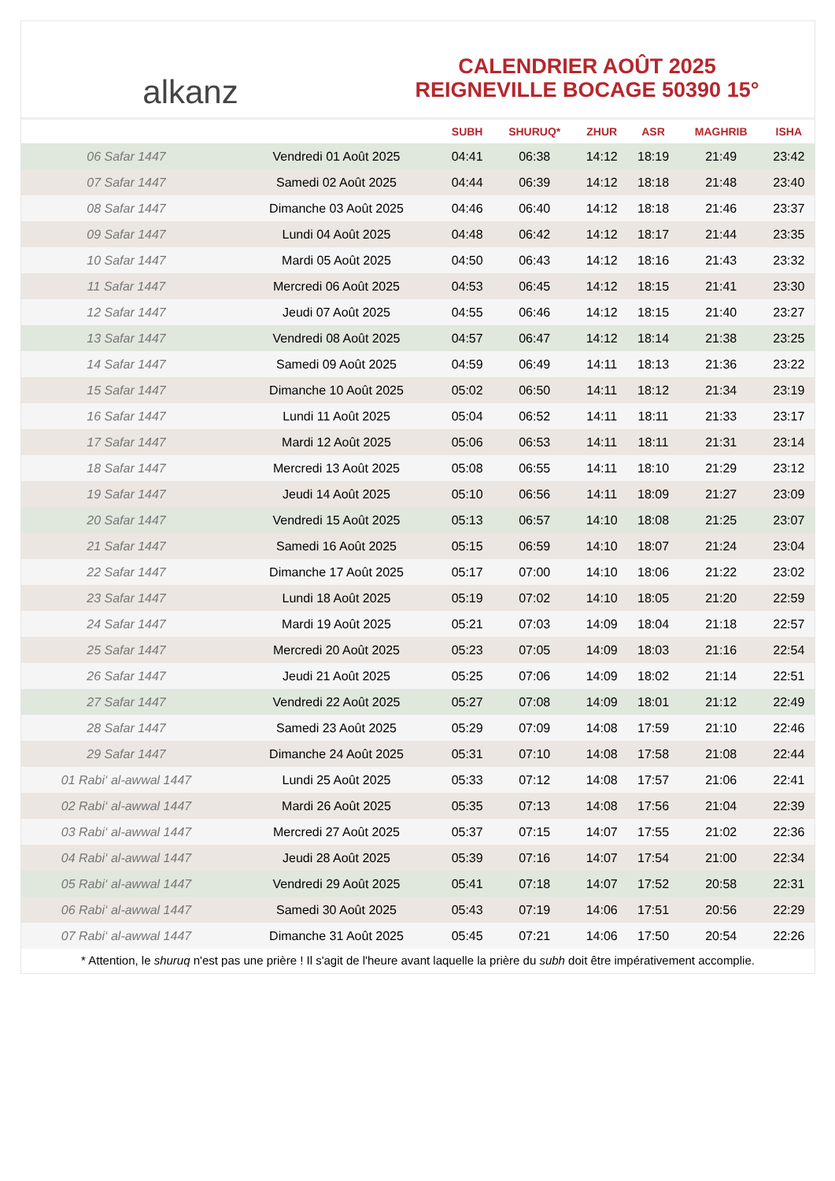alkanz
CALENDRIER AOÛT 2025
REIGNEVILLE BOCAGE 50390 15°
| | | SUBH | SHURUQ* | ZHUR | ASR | MAGHRIB | ISHA |
| --- | --- | --- | --- | --- | --- | --- | --- |
| 06 Safar 1447 | Vendredi 01 Août 2025 | 04:41 | 06:38 | 14:12 | 18:19 | 21:49 | 23:42 |
| 07 Safar 1447 | Samedi 02 Août 2025 | 04:44 | 06:39 | 14:12 | 18:18 | 21:48 | 23:40 |
| 08 Safar 1447 | Dimanche 03 Août 2025 | 04:46 | 06:40 | 14:12 | 18:18 | 21:46 | 23:37 |
| 09 Safar 1447 | Lundi 04 Août 2025 | 04:48 | 06:42 | 14:12 | 18:17 | 21:44 | 23:35 |
| 10 Safar 1447 | Mardi 05 Août 2025 | 04:50 | 06:43 | 14:12 | 18:16 | 21:43 | 23:32 |
| 11 Safar 1447 | Mercredi 06 Août 2025 | 04:53 | 06:45 | 14:12 | 18:15 | 21:41 | 23:30 |
| 12 Safar 1447 | Jeudi 07 Août 2025 | 04:55 | 06:46 | 14:12 | 18:15 | 21:40 | 23:27 |
| 13 Safar 1447 | Vendredi 08 Août 2025 | 04:57 | 06:47 | 14:12 | 18:14 | 21:38 | 23:25 |
| 14 Safar 1447 | Samedi 09 Août 2025 | 04:59 | 06:49 | 14:11 | 18:13 | 21:36 | 23:22 |
| 15 Safar 1447 | Dimanche 10 Août 2025 | 05:02 | 06:50 | 14:11 | 18:12 | 21:34 | 23:19 |
| 16 Safar 1447 | Lundi 11 Août 2025 | 05:04 | 06:52 | 14:11 | 18:11 | 21:33 | 23:17 |
| 17 Safar 1447 | Mardi 12 Août 2025 | 05:06 | 06:53 | 14:11 | 18:11 | 21:31 | 23:14 |
| 18 Safar 1447 | Mercredi 13 Août 2025 | 05:08 | 06:55 | 14:11 | 18:10 | 21:29 | 23:12 |
| 19 Safar 1447 | Jeudi 14 Août 2025 | 05:10 | 06:56 | 14:11 | 18:09 | 21:27 | 23:09 |
| 20 Safar 1447 | Vendredi 15 Août 2025 | 05:13 | 06:57 | 14:10 | 18:08 | 21:25 | 23:07 |
| 21 Safar 1447 | Samedi 16 Août 2025 | 05:15 | 06:59 | 14:10 | 18:07 | 21:24 | 23:04 |
| 22 Safar 1447 | Dimanche 17 Août 2025 | 05:17 | 07:00 | 14:10 | 18:06 | 21:22 | 23:02 |
| 23 Safar 1447 | Lundi 18 Août 2025 | 05:19 | 07:02 | 14:10 | 18:05 | 21:20 | 22:59 |
| 24 Safar 1447 | Mardi 19 Août 2025 | 05:21 | 07:03 | 14:09 | 18:04 | 21:18 | 22:57 |
| 25 Safar 1447 | Mercredi 20 Août 2025 | 05:23 | 07:05 | 14:09 | 18:03 | 21:16 | 22:54 |
| 26 Safar 1447 | Jeudi 21 Août 2025 | 05:25 | 07:06 | 14:09 | 18:02 | 21:14 | 22:51 |
| 27 Safar 1447 | Vendredi 22 Août 2025 | 05:27 | 07:08 | 14:09 | 18:01 | 21:12 | 22:49 |
| 28 Safar 1447 | Samedi 23 Août 2025 | 05:29 | 07:09 | 14:08 | 17:59 | 21:10 | 22:46 |
| 29 Safar 1447 | Dimanche 24 Août 2025 | 05:31 | 07:10 | 14:08 | 17:58 | 21:08 | 22:44 |
| 01 Rabi‘ al-awwal 1447 | Lundi 25 Août 2025 | 05:33 | 07:12 | 14:08 | 17:57 | 21:06 | 22:41 |
| 02 Rabi‘ al-awwal 1447 | Mardi 26 Août 2025 | 05:35 | 07:13 | 14:08 | 17:56 | 21:04 | 22:39 |
| 03 Rabi‘ al-awwal 1447 | Mercredi 27 Août 2025 | 05:37 | 07:15 | 14:07 | 17:55 | 21:02 | 22:36 |
| 04 Rabi‘ al-awwal 1447 | Jeudi 28 Août 2025 | 05:39 | 07:16 | 14:07 | 17:54 | 21:00 | 22:34 |
| 05 Rabi‘ al-awwal 1447 | Vendredi 29 Août 2025 | 05:41 | 07:18 | 14:07 | 17:52 | 20:58 | 22:31 |
| 06 Rabi‘ al-awwal 1447 | Samedi 30 Août 2025 | 05:43 | 07:19 | 14:06 | 17:51 | 20:56 | 22:29 |
| 07 Rabi‘ al-awwal 1447 | Dimanche 31 Août 2025 | 05:45 | 07:21 | 14:06 | 17:50 | 20:54 | 22:26 |
* Attention, le shuruq n'est pas une prière ! Il s'agit de l'heure avant laquelle la prière du subh doit être impérativement accomplie.